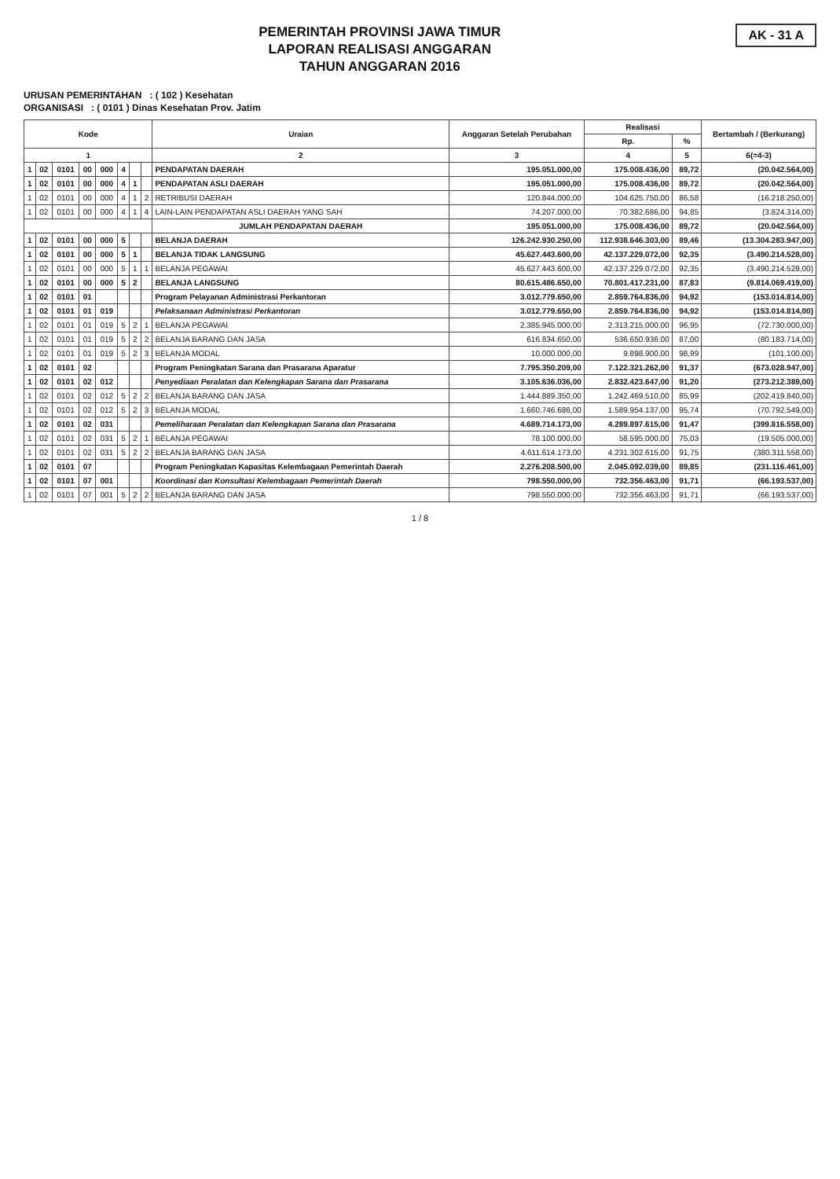PEMERINTAH PROVINSI JAWA TIMUR
LAPORAN REALISASI ANGGARAN
TAHUN ANGGARAN 2016
AK - 31 A
URUSAN PEMERINTAHAN : ( 102 ) Kesehatan
ORGANISASI : ( 0101 ) Dinas Kesehatan Prov. Jatim
| Kode | | | | | | | | Uraian | Anggaran Setelah Perubahan | Realisasi | | Bertambah / (Berkurang) |
| --- | --- | --- | --- | --- | --- | --- | --- | --- | --- | --- | --- | --- |
| | | | | | | | | | | Rp. | % | |
| 1 | | | | | | | | 2 | 3 | 4 | 5 | 6(=4-3) |
| 1 | 02 | 0101 | 00 | 000 | 4 | | | PENDAPATAN DAERAH | 195.051.000,00 | 175.008.436,00 | 89,72 | (20.042.564,00) |
| 1 | 02 | 0101 | 00 | 000 | 4 | 1 | | PENDAPATAN ASLI DAERAH | 195.051.000,00 | 175.008.436,00 | 89,72 | (20.042.564,00) |
| 1 | 02 | 0101 | 00 | 000 | 4 | 1 | 2 | RETRIBUSI DAERAH | 120.844.000,00 | 104.625.750,00 | 86,58 | (16.218.250,00) |
| 1 | 02 | 0101 | 00 | 000 | 4 | 1 | 4 | LAIN-LAIN PENDAPATAN ASLI DAERAH YANG SAH | 74.207.000,00 | 70.382.686,00 | 94,85 | (3.824.314,00) |
| | | | | | | | | JUMLAH PENDAPATAN DAERAH | 195.051.000,00 | 175.008.436,00 | 89,72 | (20.042.564,00) |
| 1 | 02 | 0101 | 00 | 000 | 5 | | | BELANJA DAERAH | 126.242.930.250,00 | 112.938.646.303,00 | 89,46 | (13.304.283.947,00) |
| 1 | 02 | 0101 | 00 | 000 | 5 | 1 | | BELANJA TIDAK LANGSUNG | 45.627.443.600,00 | 42.137.229.072,00 | 92,35 | (3.490.214.528,00) |
| 1 | 02 | 0101 | 00 | 000 | 5 | 1 | 1 | BELANJA PEGAWAI | 45.627.443.600,00 | 42.137.229.072,00 | 92,35 | (3.490.214.528,00) |
| 1 | 02 | 0101 | 00 | 000 | 5 | 2 | | BELANJA LANGSUNG | 80.615.486.650,00 | 70.801.417.231,00 | 87,83 | (9.814.069.419,00) |
| 1 | 02 | 0101 | 01 | | | | | Program Pelayanan Administrasi Perkantoran | 3.012.779.650,00 | 2.859.764.836,00 | 94,92 | (153.014.814,00) |
| 1 | 02 | 0101 | 01 | 019 | | | | Pelaksanaan Administrasi Perkantoran | 3.012.779.650,00 | 2.859.764.836,00 | 94,92 | (153.014.814,00) |
| 1 | 02 | 0101 | 01 | 019 | 5 | 2 | 1 | BELANJA PEGAWAI | 2.385.945.000,00 | 2.313.215.000,00 | 96,95 | (72.730.000,00) |
| 1 | 02 | 0101 | 01 | 019 | 5 | 2 | 2 | BELANJA BARANG DAN JASA | 616.834.650,00 | 536.650.936,00 | 87,00 | (80.183.714,00) |
| 1 | 02 | 0101 | 01 | 019 | 5 | 2 | 3 | BELANJA MODAL | 10.000.000,00 | 9.898.900,00 | 98,99 | (101.100,00) |
| 1 | 02 | 0101 | 02 | | | | | Program Peningkatan Sarana dan Prasarana Aparatur | 7.795.350.209,00 | 7.122.321.262,00 | 91,37 | (673.028.947,00) |
| 1 | 02 | 0101 | 02 | 012 | | | | Penyediaan Peralatan dan Kelengkapan Sarana dan Prasarana | 3.105.636.036,00 | 2.832.423.647,00 | 91,20 | (273.212.389,00) |
| 1 | 02 | 0101 | 02 | 012 | 5 | 2 | 2 | BELANJA BARANG DAN JASA | 1.444.889.350,00 | 1.242.469.510,00 | 85,99 | (202.419.840,00) |
| 1 | 02 | 0101 | 02 | 012 | 5 | 2 | 3 | BELANJA MODAL | 1.660.746.686,00 | 1.589.954.137,00 | 95,74 | (70.792.549,00) |
| 1 | 02 | 0101 | 02 | 031 | | | | Pemeliharaan Peralatan dan Kelengkapan Sarana dan Prasarana | 4.689.714.173,00 | 4.289.897.615,00 | 91,47 | (399.816.558,00) |
| 1 | 02 | 0101 | 02 | 031 | 5 | 2 | 1 | BELANJA PEGAWAI | 78.100.000,00 | 58.595.000,00 | 75,03 | (19.505.000,00) |
| 1 | 02 | 0101 | 02 | 031 | 5 | 2 | 2 | BELANJA BARANG DAN JASA | 4.611.614.173,00 | 4.231.302.615,00 | 91,75 | (380.311.558,00) |
| 1 | 02 | 0101 | 07 | | | | | Program Peningkatan Kapasitas Kelembagaan Pemerintah Daerah | 2.276.208.500,00 | 2.045.092.039,00 | 89,85 | (231.116.461,00) |
| 1 | 02 | 0101 | 07 | 001 | | | | Koordinasi dan Konsultasi Kelembagaan Pemerintah Daerah | 798.550.000,00 | 732.356.463,00 | 91,71 | (66.193.537,00) |
| 1 | 02 | 0101 | 07 | 001 | 5 | 2 | 2 | BELANJA BARANG DAN JASA | 798.550.000,00 | 732.356.463,00 | 91,71 | (66.193.537,00) |
1 / 8